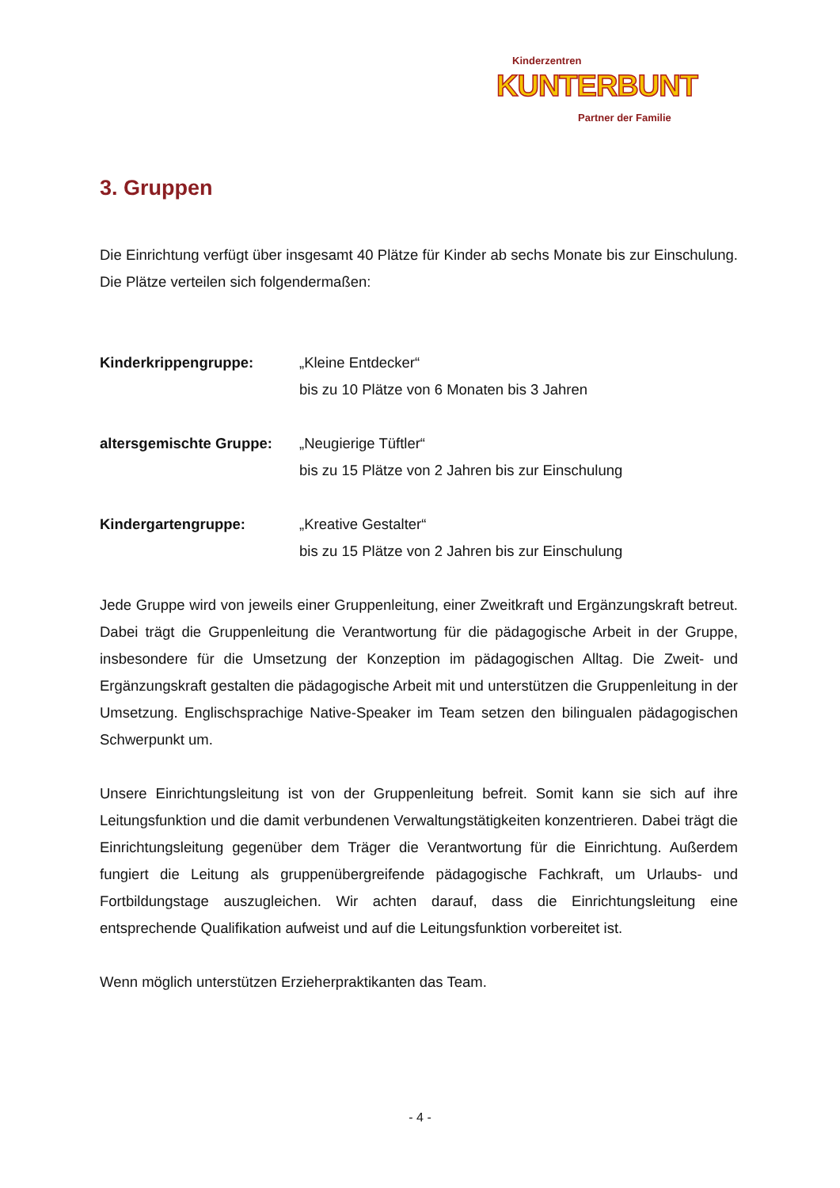Kinderzentren
KUNTERBUNT
Partner der Familie
3. Gruppen
Die Einrichtung verfügt über insgesamt 40 Plätze für Kinder ab sechs Monate bis zur Einschulung. Die Plätze verteilen sich folgendermaßen:
Kinderkrippengruppe: „Kleine Entdecker“
bis zu 10 Plätze von 6 Monaten bis 3 Jahren
altersgemischte Gruppe:
„Neugierige Tüftler“
bis zu 15 Plätze von 2 Jahren bis zur Einschulung
Kindergartengruppe: „Kreative Gestalter“
bis zu 15 Plätze von 2 Jahren bis zur Einschulung
Jede Gruppe wird von jeweils einer Gruppenleitung, einer Zweitkraft und Ergänzungskraft betreut. Dabei trägt die Gruppenleitung die Verantwortung für die pädagogische Arbeit in der Gruppe, insbesondere für die Umsetzung der Konzeption im pädagogischen Alltag. Die Zweit- und Ergänzungskraft gestalten die pädagogische Arbeit mit und unterstützen die Gruppenleitung in der Umsetzung. Englischsprachige Native-Speaker im Team setzen den bilingualen pädagogischen Schwerpunkt um.
Unsere Einrichtungsleitung ist von der Gruppenleitung befreit. Somit kann sie sich auf ihre Leitungsfunktion und die damit verbundenen Verwaltungstätigkeiten konzentrieren. Dabei trägt die Einrichtungsleitung gegenüber dem Träger die Verantwortung für die Einrichtung. Außerdem fungiert die Leitung als gruppenübergreifende pädagogische Fachkraft, um Urlaubs- und Fortbildungstage auszugleichen. Wir achten darauf, dass die Einrichtungsleitung eine entsprechende Qualifikation aufweist und auf die Leitungsfunktion vorbereitet ist.
Wenn möglich unterstützen Erzieherpraktikanten das Team.
- 4 -